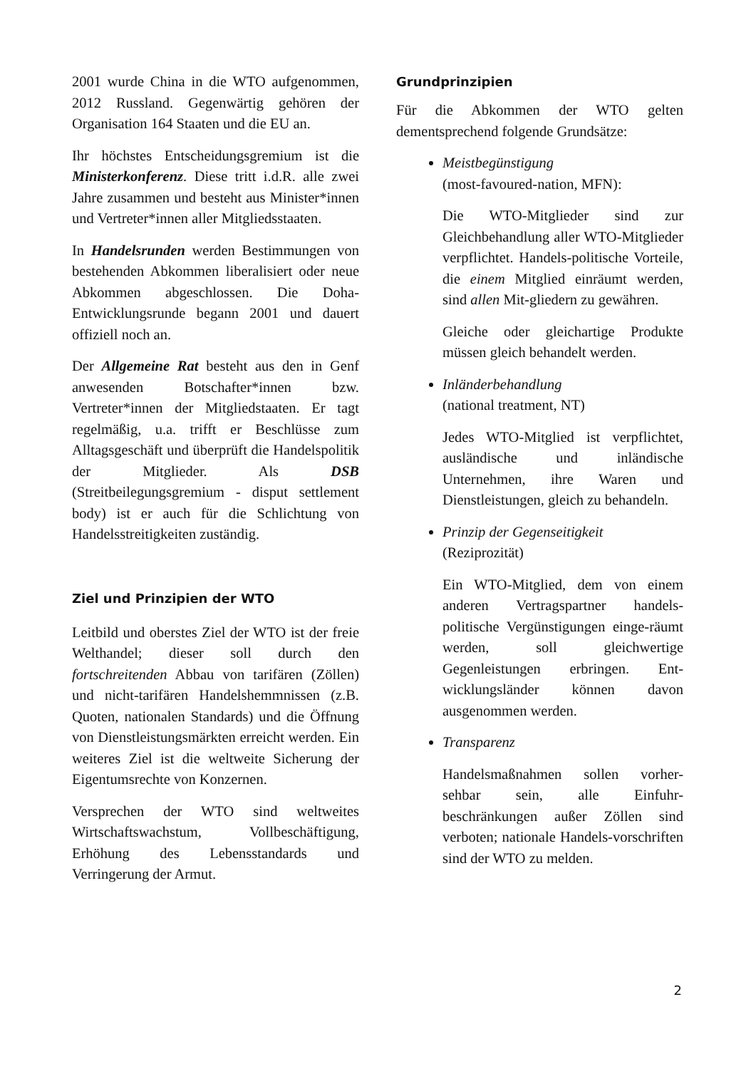2001 wurde China in die WTO aufgenommen, 2012 Russland. Gegenwärtig gehören der Organisation 164 Staaten und die EU an.
Ihr höchstes Entscheidungsgremium ist die Ministerkonferenz. Diese tritt i.d.R. alle zwei Jahre zusammen und besteht aus Minister*innen und Vertreter*innen aller Mitgliedsstaaten.
In Handelsrunden werden Bestimmungen von bestehenden Abkommen liberalisiert oder neue Abkommen abgeschlossen. Die Doha-Entwicklungsrunde begann 2001 und dauert offiziell noch an.
Der Allgemeine Rat besteht aus den in Genf anwesenden Botschafter*innen bzw. Vertreter*innen der Mitgliedstaaten. Er tagt regelmäßig, u.a. trifft er Beschlüsse zum Alltagsgeschäft und überprüft die Handelspolitik der Mitglieder. Als DSB (Streitbeilegungsgremium - disput settlement body) ist er auch für die Schlichtung von Handelsstreitigkeiten zuständig.
Ziel und Prinzipien der WTO
Leitbild und oberstes Ziel der WTO ist der freie Welthandel; dieser soll durch den fortschreitenden Abbau von tarifären (Zöllen) und nicht-tarifären Handelshemmnissen (z.B. Quoten, nationalen Standards) und die Öffnung von Dienstleistungsmärkten erreicht werden. Ein weiteres Ziel ist die weltweite Sicherung der Eigentumsrechte von Konzernen.
Versprechen der WTO sind weltweites Wirtschaftswachstum, Vollbeschäftigung, Erhöhung des Lebensstandards und Verringerung der Armut.
Grundprinzipien
Für die Abkommen der WTO gelten dementsprechend folgende Grundsätze:
Meistbegünstigung
(most-favoured-nation, MFN):
Die WTO-Mitglieder sind zur Gleichbehandlung aller WTO-Mitglieder verpflichtet. Handels-politische Vorteile, die einem Mitglied einräumt werden, sind allen Mit-gliedern zu gewähren.
Gleiche oder gleichartige Produkte müssen gleich behandelt werden.
Inländerbehandlung
(national treatment, NT)
Jedes WTO-Mitglied ist verpflichtet, ausländische und inländische Unternehmen, ihre Waren und Dienstleistungen, gleich zu behandeln.
Prinzip der Gegenseitigkeit
(Reziprozität)
Ein WTO-Mitglied, dem von einem anderen Vertragspartner handels-politische Vergünstigungen einge-räumt werden, soll gleichwertige Gegenleistungen erbringen. Ent-wicklungsländer können davon ausgenommen werden.
Transparenz
Handelsmaßnahmen sollen vorher-sehbar sein, alle Einfuhr-beschränkungen außer Zöllen sind verboten; nationale Handels-vorschriften sind der WTO zu melden.
2